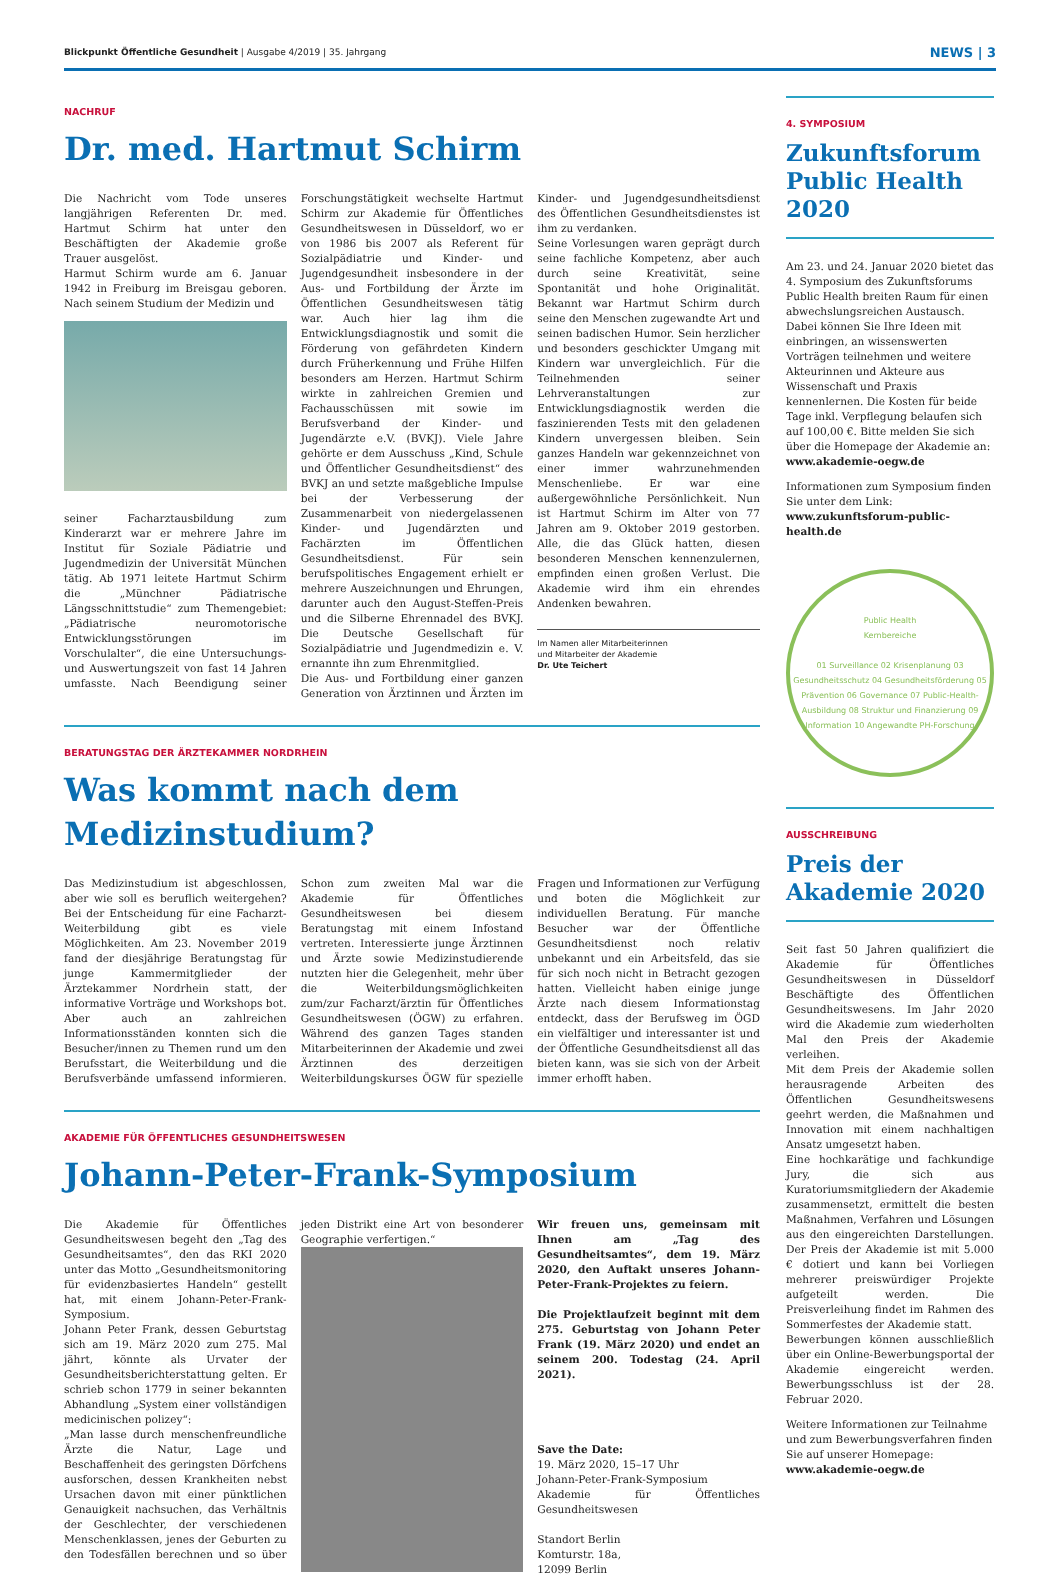Blickpunkt Öffentliche Gesundheit | Ausgabe 4/2019 | 35. Jahrgang NEWS | 3
NACHRUF
Dr. med. Hartmut Schirm
Die Nachricht vom Tode unseres langjährigen Referenten Dr. med. Hartmut Schirm hat unter den Beschäftigten der Akademie große Trauer ausgelöst.
Harmut Schirm wurde am 6. Januar 1942 in Freiburg im Breisgau geboren. Nach seinem Studium der Medizin und
seiner Facharztausbildung zum Kinderarzt war er mehrere Jahre im Institut für Soziale Pädiatrie und Jugendmedizin der Universität München tätig. Ab 1971 leitete Hartmut Schirm die „Münchner Pädiatrische Längsschnittstudie“ zum Themengebiet: „Pädiatrische neuromotorische Entwicklungsstörungen im Vorschulalter“, die eine Untersuchungs- und Auswertungszeit von fast 14 Jahren umfasste. Nach Beendigung seiner Forschungstätigkeit wechselte Hartmut Schirm zur Akademie für Öffentliches Gesundheitswesen in Düsseldorf, wo er von 1986 bis 2007 als Referent für Sozialpädiatrie und Kinder- und Jugendgesundheit insbesondere in der Aus- und Fortbildung der Ärzte im Öffentlichen Gesundheitswesen tätig war. Auch hier lag ihm die Entwicklungsdiagnostik und somit die Förderung von gefährdeten Kindern durch Früherkennung und Frühe Hilfen besonders am Herzen. Hartmut Schirm wirkte in zahlreichen Gremien und Fachausschüssen mit sowie im Berufsverband der Kinder- und Jugendärzte e.V. (BVKJ). Viele Jahre gehörte er dem Ausschuss „Kind, Schule und Öffentlicher Gesundheitsdienst“ des BVKJ an und setzte maßgebliche Impulse bei der Verbesserung der Zusammenarbeit von niedergelassenen Kinder- und Jugendärzten und Fachärzten im Öffentlichen Gesundheitsdienst. Für sein berufspolitisches Engagement erhielt er mehrere Auszeichnungen und Ehrungen, darunter auch den August-Steffen-Preis und die Silberne Ehrennadel des BVKJ. Die Deutsche Gesellschaft für Sozialpädiatrie und Jugendmedizin e. V. ernannte ihn zum Ehrenmitglied.
Die Aus- und Fortbildung einer ganzen Generation von Ärztinnen und Ärzten im Kinder- und Jugendgesundheitsdienst des Öffentlichen Gesundheitsdienstes ist ihm zu verdanken.
Seine Vorlesungen waren geprägt durch seine fachliche Kompetenz, aber auch durch seine Kreativität, seine Spontanität und hohe Originalität. Bekannt war Hartmut Schirm durch seine den Menschen zugewandte Art und seinen badischen Humor. Sein herzlicher und besonders geschickter Umgang mit Kindern war unvergleichlich. Für die Teilnehmenden seiner Lehrveranstaltungen zur Entwicklungsdiagnostik werden die faszinierenden Tests mit den geladenen Kindern unvergessen bleiben. Sein ganzes Handeln war gekennzeichnet von einer immer wahrzunehmenden Menschenliebe. Er war eine außergewöhnliche Persönlichkeit. Nun ist Hartmut Schirm im Alter von 77 Jahren am 9. Oktober 2019 gestorben. Alle, die das Glück hatten, diesen besonderen Menschen kennenzulernen, empfinden einen großen Verlust. Die Akademie wird ihm ein ehrendes Andenken bewahren.
Im Namen aller Mitarbeiterinnen
und Mitarbeiter der Akademie
Dr. Ute Teichert
BERATUNGSTAG DER ÄRZTEKAMMER NORDRHEIN
Was kommt nach dem
Medizinstudium?
Das Medizinstudium ist abgeschlossen, aber wie soll es beruflich weitergehen? Bei der Entscheidung für eine Facharzt-Weiterbildung gibt es viele Möglichkeiten. Am 23. November 2019 fand der diesjährige Beratungstag für junge Kammermitglieder der Ärztekammer Nordrhein statt, der informative Vorträge und Workshops bot. Aber auch an zahlreichen Informationsständen konnten sich die Besucher/innen zu Themen rund um den Berufsstart, die Weiterbildung und die Berufsverbände umfassend informieren. Schon zum zweiten Mal war die Akademie für Öffentliches Gesundheitswesen bei diesem Beratungstag mit einem Infostand vertreten. Interessierte junge Ärztinnen und Ärzte sowie Medizinstudierende nutzten hier die Gelegenheit, mehr über die Weiterbildungsmöglichkeiten zum/zur Facharzt/ärztin für Öffentliches Gesundheitswesen (ÖGW) zu erfahren. Während des ganzen Tages standen Mitarbeiterinnen der Akademie und zwei Ärztinnen des derzeitigen Weiterbildungskurses ÖGW für spezielle Fragen und Informationen zur Verfügung und boten die Möglichkeit zur individuellen Beratung. Für manche Besucher war der Öffentliche Gesundheitsdienst noch relativ unbekannt und ein Arbeitsfeld, das sie für sich noch nicht in Betracht gezogen hatten. Vielleicht haben einige junge Ärzte nach diesem Informationstag entdeckt, dass der Berufsweg im ÖGD ein vielfältiger und interessanter ist und der Öffentliche Gesundheitsdienst all das bieten kann, was sie sich von der Arbeit immer erhofft haben.
AKADEMIE FÜR ÖFFENTLICHES GESUNDHEITSWESEN
Johann-Peter-Frank-Symposium
Die Akademie für Öffentliches Gesundheitswesen begeht den „Tag des Gesundheitsamtes“, den das RKI 2020 unter das Motto „Gesundheitsmonitoring für evidenzbasiertes Handeln“ gestellt hat, mit einem Johann-Peter-Frank-Symposium.
Johann Peter Frank, dessen Geburtstag sich am 19. März 2020 zum 275. Mal jährt, könnte als Urvater der Gesundheitsberichterstattung gelten. Er schrieb schon 1779 in seiner bekannten Abhandlung „System einer vollständigen medicinischen polizey“:
„Man lasse durch menschenfreundliche Ärzte die Natur, Lage und Beschaffenheit des geringsten Dörfchens ausforschen, dessen Krankheiten nebst Ursachen davon mit einer pünktlichen Genauigkeit nachsuchen, das Verhältnis der Geschlechter, der verschiedenen Menschenklassen, jenes der Geburten zu den Todesfällen berechnen und so über jeden Distrikt eine Art von besonderer Geographie verfertigen.“
Wir freuen uns, gemeinsam mit Ihnen am „Tag des Gesundheitsamtes“, dem 19. März 2020, den Auftakt unseres Johann-Peter-Frank-Projektes zu feiern.
Die Projektlaufzeit beginnt mit dem 275. Geburtstag von Johann Peter Frank (19. März 2020) und endet an seinem 200. Todestag (24. April 2021).
Save the Date:
19. März 2020, 15–17 Uhr
Johann-Peter-Frank-Symposium
Akademie für Öffentliches Gesundheitswesen
Standort Berlin
Komturstr. 18a,
12099 Berlin
4. SYMPOSIUM
Zukunftsforum Public Health 2020
Am 23. und 24. Januar 2020 bietet das 4. Symposium des Zukunftsforums Public Health breiten Raum für einen abwechslungsreichen Austausch. Dabei können Sie Ihre Ideen mit einbringen, an wissenswerten Vorträgen teilnehmen und weitere Akteurinnen und Akteure aus Wissenschaft und Praxis kennenlernen. Die Kosten für beide Tage inkl. Verpflegung belaufen sich auf 100,00 €. Bitte melden Sie sich über die Homepage der Akademie an:
www.akademie-oegw.de
Informationen zum Symposium finden Sie unter dem Link:
www.zukunftsforum-public-health.de
Public Health
Kernbereiche
01 Surveillance 02 Krisenplanung 03 Gesundheitsschutz 04 Gesundheitsförderung 05 Prävention 06 Governance 07 Public-Health-Ausbildung 08 Struktur und Finanzierung 09 Information 10 Angewandte PH-Forschung
AUSSCHREIBUNG
Preis der Akademie 2020
Seit fast 50 Jahren qualifiziert die Akademie für Öffentliches Gesundheitswesen in Düsseldorf Beschäftigte des Öffentlichen Gesundheitswesens. Im Jahr 2020 wird die Akademie zum wiederholten Mal den Preis der Akademie verleihen.
Mit dem Preis der Akademie sollen herausragende Arbeiten des Öffentlichen Gesundheitswesens geehrt werden, die Maßnahmen und Innovation mit einem nachhaltigen Ansatz umgesetzt haben.
Eine hochkarätige und fachkundige Jury, die sich aus Kuratoriumsmitgliedern der Akademie zusammensetzt, ermittelt die besten Maßnahmen, Verfahren und Lösungen aus den eingereichten Darstellungen. Der Preis der Akademie ist mit 5.000 € dotiert und kann bei Vorliegen mehrerer preiswürdiger Projekte aufgeteilt werden. Die Preisverleihung findet im Rahmen des Sommerfestes der Akademie statt.
Bewerbungen können ausschließlich über ein Online-Bewerbungsportal der Akademie eingereicht werden. Bewerbungsschluss ist der 28. Februar 2020.
Weitere Informationen zur Teilnahme und zum Bewerbungsverfahren finden Sie auf unserer Homepage:
www.akademie-oegw.de